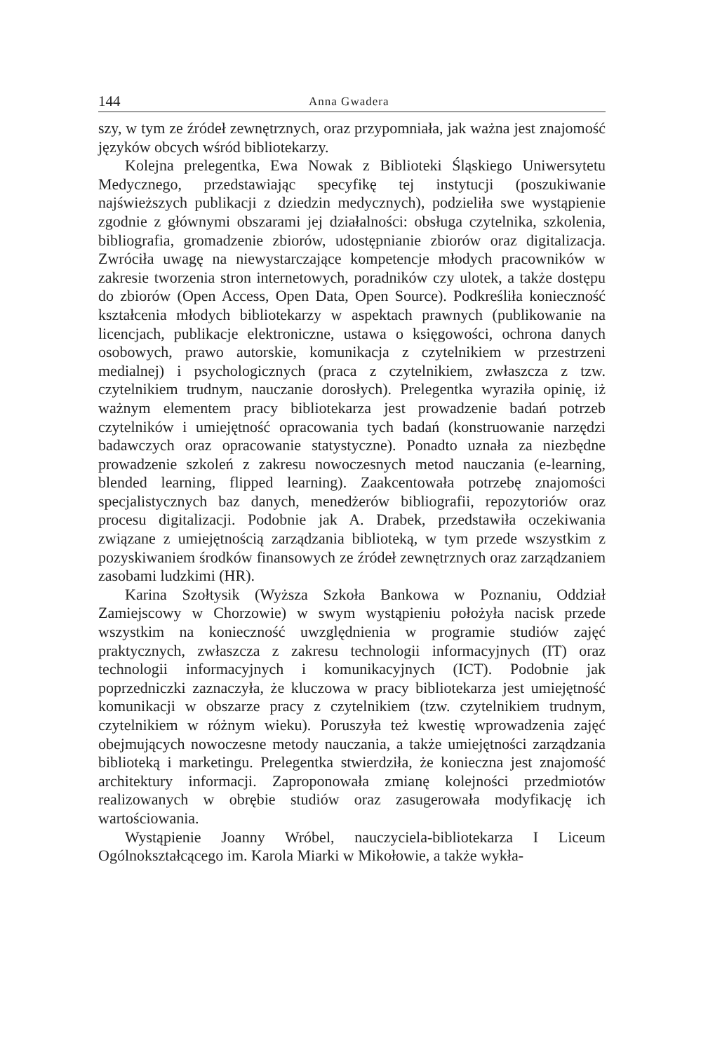144 Anna Gwadera
szy, w tym ze źródeł zewnętrznych, oraz przypomniała, jak ważna jest znajomość języków obcych wśród bibliotekarzy.
Kolejna prelegentka, Ewa Nowak z Biblioteki Śląskiego Uniwersytetu Medycznego, przedstawiając specyfikę tej instytucji (poszukiwanie najświeższych publikacji z dziedzin medycznych), podzieliła swe wystąpienie zgodnie z głównymi obszarami jej działalności: obsługa czytelnika, szkolenia, bibliografia, gromadzenie zbiorów, udostępnianie zbiorów oraz digitalizacja. Zwróciła uwagę na niewystarczające kompetencje młodych pracowników w zakresie tworzenia stron internetowych, poradników czy ulotek, a także dostępu do zbiorów (Open Access, Open Data, Open Source). Podkreśliła konieczność kształcenia młodych bibliotekarzy w aspektach prawnych (publikowanie na licencjach, publikacje elektroniczne, ustawa o księgowości, ochrona danych osobowych, prawo autorskie, komunikacja z czytelnikiem w przestrzeni medialnej) i psychologicznych (praca z czytelnikiem, zwłaszcza z tzw. czytelnikiem trudnym, nauczanie dorosłych). Prelegentka wyraziła opinię, iż ważnym elementem pracy bibliotekarza jest prowadzenie badań potrzeb czytelników i umiejętność opracowania tych badań (konstruowanie narzędzi badawczych oraz opracowanie statystyczne). Ponadto uznała za niezbędne prowadzenie szkoleń z zakresu nowoczesnych metod nauczania (e-learning, blended learning, flipped learning). Zaakcentowała potrzebę znajomości specjalistycznych baz danych, menedżerów bibliografii, repozytoriów oraz procesu digitalizacji. Podobnie jak A. Drabek, przedstawiła oczekiwania związane z umiejętnością zarządzania biblioteką, w tym przede wszystkim z pozyskiwaniem środków finansowych ze źródeł zewnętrznych oraz zarządzaniem zasobami ludzkimi (HR).
Karina Szołtysik (Wyższa Szkoła Bankowa w Poznaniu, Oddział Zamiejscowy w Chorzowie) w swym wystąpieniu położyła nacisk przede wszystkim na konieczność uwzględnienia w programie studiów zajęć praktycznych, zwłaszcza z zakresu technologii informacyjnych (IT) oraz technologii informacyjnych i komunikacyjnych (ICT). Podobnie jak poprzedniczki zaznaczyła, że kluczowa w pracy bibliotekarza jest umiejętność komunikacji w obszarze pracy z czytelnikiem (tzw. czytelnikiem trudnym, czytelnikiem w różnym wieku). Poruszyła też kwestię wprowadzenia zajęć obejmujących nowoczesne metody nauczania, a także umiejętności zarządzania biblioteką i marketingu. Prelegentka stwierdziła, że konieczna jest znajomość architektury informacji. Zaproponowała zmianę kolejności przedmiotów realizowanych w obrębie studiów oraz zasugerowała modyfikację ich wartościowania.
Wystąpienie Joanny Wróbel, nauczyciela-bibliotekarza I Liceum Ogólnokształcącego im. Karola Miarki w Mikołowie, a także wykła-